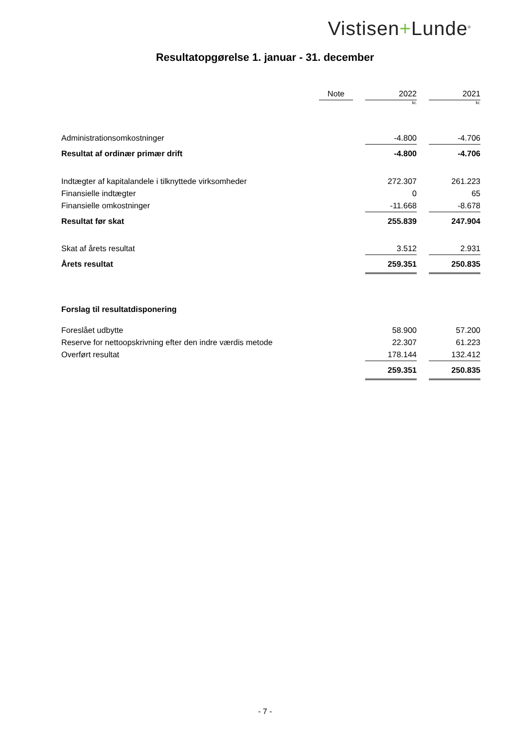Vistisen+Lunde<sup>®</sup>
Resultatopgørelse 1. januar - 31. december
| | Note | | 2022 | | 2021 |
| --- | --- | --- | --- | --- | --- |
| | | | kr. | | kr. |
| Administrationsomkostninger | | | -4.800 | | -4.706 |
| Resultat af ordinær primær drift | | | -4.800 | | -4.706 |
| Indtægter af kapitalandele i tilknyttede virksomheder | | | 272.307 | | 261.223 |
| Finansielle indtægter | | | 0 | | 65 |
| Finansielle omkostninger | | | -11.668 | | -8.678 |
| Resultat før skat | | | 255.839 | | 247.904 |
| Skat af årets resultat | | | 3.512 | | 2.931 |
| Årets resultat | | | 259.351 | | 250.835 |
| Forslag til resultatdisponering | | | | | |
| Foreslået udbytte | | | 58.900 | | 57.200 |
| Reserve for nettoopskrivning efter den indre værdis metode | | | 22.307 | | 61.223 |
| Overført resultat | | | 178.144 | | 132.412 |
| | | | 259.351 | | 250.835 |
- 7 -